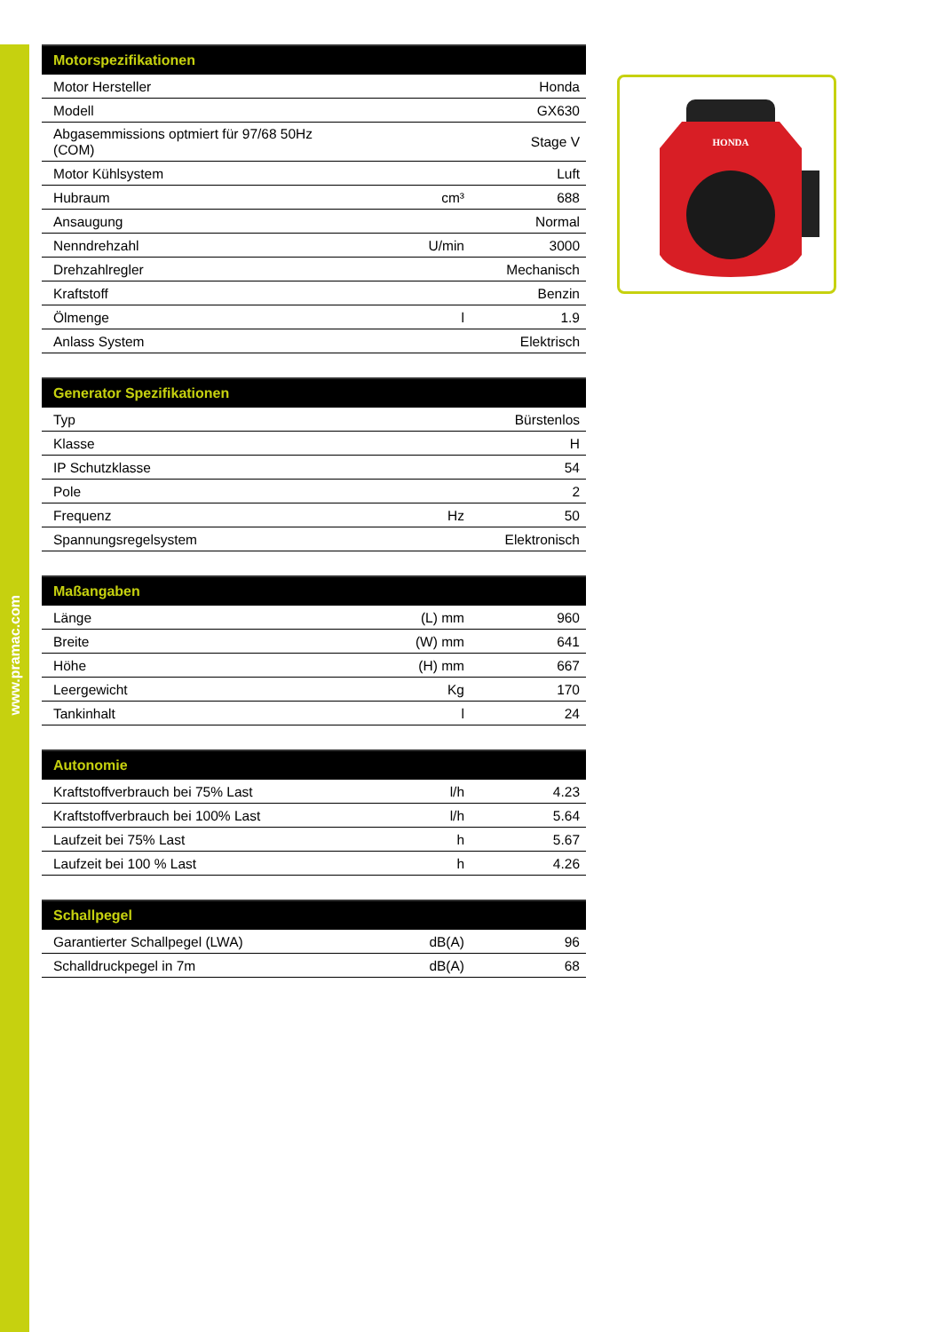www.pramac.com
| Motorspezifikationen | | |
| --- | --- | --- |
| Motor Hersteller | | Honda |
| Modell | | GX630 |
| Abgasemmissions optmiert für 97/68 50Hz (COM) | | Stage V |
| Motor Kühlsystem | | Luft |
| Hubraum | cm³ | 688 |
| Ansaugung | | Normal |
| Nenndrehzahl | U/min | 3000 |
| Drehzahlregler | | Mechanisch |
| Kraftstoff | | Benzin |
| Ölmenge | l | 1.9 |
| Anlass System | | Elektrisch |
| Generator Spezifikationen | | |
| --- | --- | --- |
| Typ | | Bürstenlos |
| Klasse | | H |
| IP Schutzklasse | | 54 |
| Pole | | 2 |
| Frequenz | Hz | 50 |
| Spannungsregelsystem | | Elektronisch |
| Maßangaben | | |
| --- | --- | --- |
| Länge | (L) mm | 960 |
| Breite | (W) mm | 641 |
| Höhe | (H) mm | 667 |
| Leergewicht | Kg | 170 |
| Tankinhalt | l | 24 |
| Autonomie | | |
| --- | --- | --- |
| Kraftstoffverbrauch bei 75% Last | l/h | 4.23 |
| Kraftstoffverbrauch bei 100% Last | l/h | 5.64 |
| Laufzeit bei 75% Last | h | 5.67 |
| Laufzeit bei 100 % Last | h | 4.26 |
| Schallpegel | | |
| --- | --- | --- |
| Garantierter Schallpegel (LWA) | dB(A) | 96 |
| Schalldruckpegel in 7m | dB(A) | 68 |
HONDA